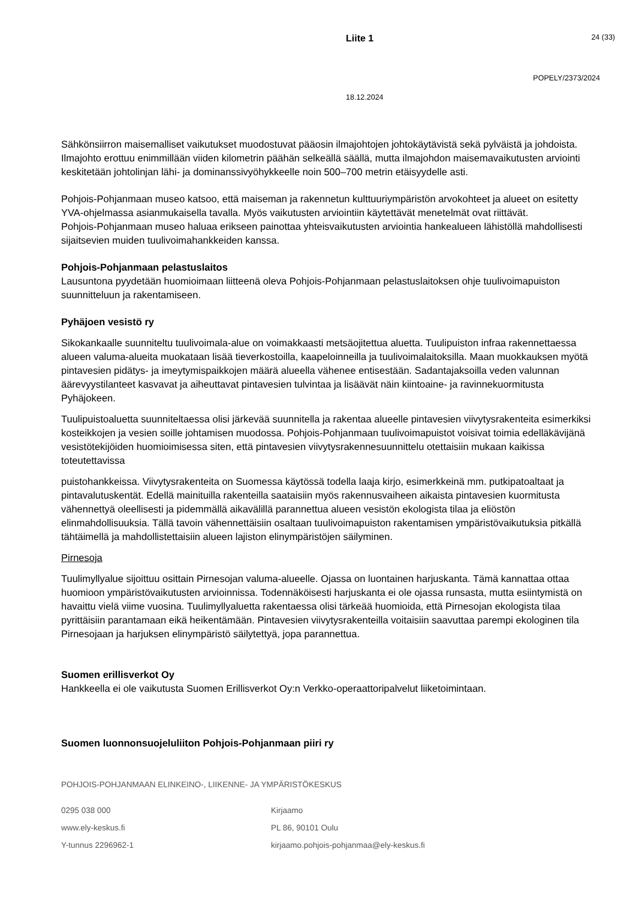Liite 1 24 (33)
POPELY/2373/2024
18.12.2024
Sähkönsiirron maisemalliset vaikutukset muodostuvat pääosin ilmajohtojen johtokäytävistä sekä pylväistä ja johdoista. Ilmajohto erottuu enimmillään viiden kilometrin päähän selkeällä säällä, mutta ilmajohdon maisemavaikutusten arviointi keskitetään johtolinjan lähi- ja dominanssivyöhykkeelle noin 500–700 metrin etäisyydelle asti.
Pohjois-Pohjanmaan museo katsoo, että maiseman ja rakennetun kulttuuriympäristön arvokohteet ja alueet on esitetty YVA-ohjelmassa asianmukaisella tavalla. Myös vaikutusten arviointiin käytettävät menetelmät ovat riittävät.
Pohjois-Pohjanmaan museo haluaa erikseen painottaa yhteisvaikutusten arviointia hankealueen lähistöllä mahdollisesti sijaitsevien muiden tuulivoimahankkeiden kanssa.
Pohjois-Pohjanmaan pelastuslaitos
Lausuntona pyydetään huomioimaan liitteenä oleva Pohjois-Pohjanmaan pelastuslaitoksen ohje tuulivoimapuiston suunnitteluun ja rakentamiseen.
Pyhäjoen vesistö ry
Sikokankaalle suunniteltu tuulivoimala-alue on voimakkaasti metsäojitettua aluetta. Tuulipuiston infraa rakennettaessa alueen valuma-alueita muokataan lisää tieverkostoilla, kaapeloinneilla ja tuulivoimalaitoksilla. Maan muokkauksen myötä pintavesien pidätys- ja imeytymispaikkojen määrä alueella vähenee entisestään. Sadantajaksoilla veden valunnan äärevyystilanteet kasvavat ja aiheuttavat pintavesien tulvintaa ja lisäävät näin kiintoaine- ja ravinnekuormitusta Pyhäjokeen.
Tuulipuistoaluetta suunniteltaessa olisi järkevää suunnitella ja rakentaa alueelle pintavesien viivytysrakenteita esimerkiksi kosteikkojen ja vesien soille johtamisen muodossa. Pohjois-Pohjanmaan tuulivoimapuistot voisivat toimia edelläkävijänä vesistötekijöiden huomioimisessa siten, että pintavesien viivytysrakennesuunnittelu otettaisiin mukaan kaikissa toteutettavissa
puistohankkeissa. Viivytysrakenteita on Suomessa käytössä todella laaja kirjo, esimerkkeinä mm. putkipatoaltaat ja pintavalutuskentät. Edellä mainituilla rakenteilla saataisiin myös rakennusvaiheen aikaista pintavesien kuormitusta vähennettyä oleellisesti ja pidemmällä aikavälillä parannettua alueen vesistön ekologista tilaa ja eliöstön elinmahdollisuuksia. Tällä tavoin vähennettäisiin osaltaan tuulivoimapuiston rakentamisen ympäristövaikutuksia pitkällä tähtäimellä ja mahdollistettaisiin alueen lajiston elinympäristöjen säilyminen.
Pirnesoja
Tuulimyllyalue sijoittuu osittain Pirnesojan valuma-alueelle. Ojassa on luontainen harjuskanta. Tämä kannattaa ottaa huomioon ympäristövaikutusten arvioinnissa. Todennäköisesti harjuskanta ei ole ojassa runsasta, mutta esiintymistä on havaittu vielä viime vuosina. Tuulimyllyaluetta rakentaessa olisi tärkeää huomioida, että Pirnesojan ekologista tilaa pyrittäisiin parantamaan eikä heikentämään. Pintavesien viivytysrakenteilla voitaisiin saavuttaa parempi ekologinen tila Pirnesojaan ja harjuksen elinympäristö säilytettyä, jopa parannettua.
Suomen erillisverkot Oy
Hankkeella ei ole vaikutusta Suomen Erillisverkot Oy:n Verkko-operaattoripalvelut liiketoimintaan.
Suomen luonnonsuojeluliiton Pohjois-Pohjanmaan piiri ry
POHJOIS-POHJANMAAN ELINKEINO-, LIIKENNE- JA YMPÄRISTÖKESKUS
0295 038 000
Kirjaamo
www.ely-keskus.fi
PL 86, 90101 Oulu
Y-tunnus 2296962-1
kirjaamo.pohjois-pohjanmaa@ely-keskus.fi